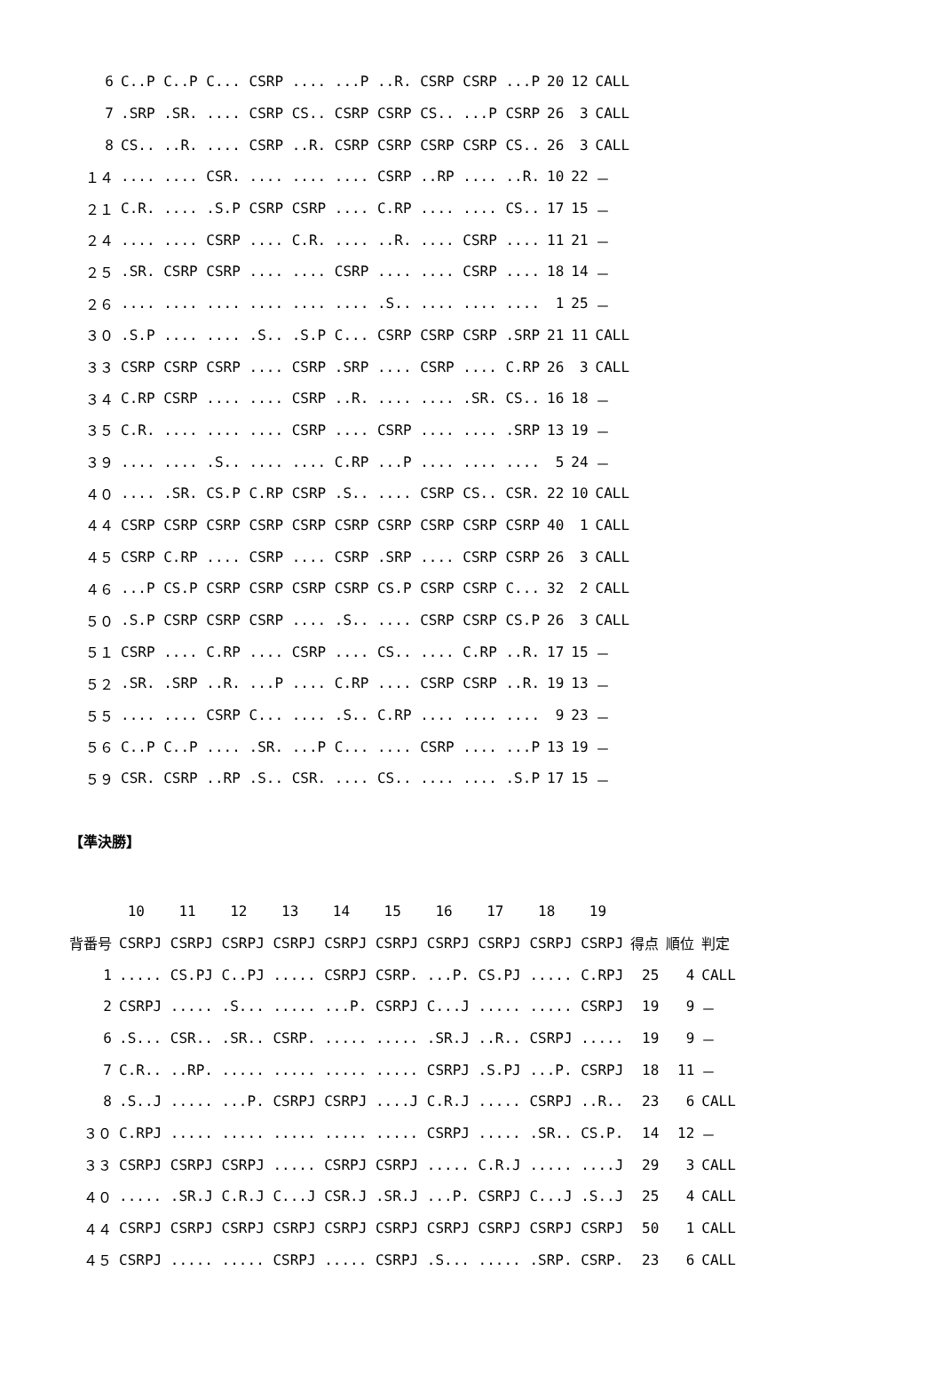| 6 | C..P C..P C... CSRP .... ...P ..R. CSRP CSRP ...P | 20 | 12 | CALL |
| 7 | .SRP .SR. .... CSRP CS.. CSRP CSRP CS.. ...P CSRP | 26 | 3 | CALL |
| 8 | CS.. ..R. .... CSRP ..R. CSRP CSRP CSRP CSRP CS.. | 26 | 3 | CALL |
| １４ | .... .... CSR. .... .... .... CSRP ..RP .... ..R. | 10 | 22 | － |
| ２１ | C.R. .... .S.P CSRP CSRP .... C.RP .... .... CS.. | 17 | 15 | － |
| ２４ | .... .... CSRP .... C.R. .... ..R. .... CSRP .... | 11 | 21 | － |
| ２５ | .SR. CSRP CSRP .... .... CSRP .... .... CSRP .... | 18 | 14 | － |
| ２６ | .... .... .... .... .... .... .S.. .... .... .... | 1 | 25 | － |
| ３０ | .S.P .... .... .S.. .S.P C... CSRP CSRP CSRP .SRP | 21 | 11 | CALL |
| ３３ | CSRP CSRP CSRP .... CSRP .SRP .... CSRP .... C.RP | 26 | 3 | CALL |
| ３４ | C.RP CSRP .... .... CSRP ..R. .... .... .SR. CS.. | 16 | 18 | － |
| ３５ | C.R. .... .... .... CSRP .... CSRP .... .... .SRP | 13 | 19 | － |
| ３９ | .... .... .S.. .... .... C.RP ...P .... .... .... | 5 | 24 | － |
| ４０ | .... .SR. CS.P C.RP CSRP .S.. .... CSRP CS.. CSR. | 22 | 10 | CALL |
| ４４ | CSRP CSRP CSRP CSRP CSRP CSRP CSRP CSRP CSRP CSRP | 40 | 1 | CALL |
| ４５ | CSRP C.RP .... CSRP .... CSRP .SRP .... CSRP CSRP | 26 | 3 | CALL |
| ４６ | ...P CS.P CSRP CSRP CSRP CSRP CS.P CSRP CSRP C... | 32 | 2 | CALL |
| ５０ | .S.P CSRP CSRP CSRP .... .S.. .... CSRP CSRP CS.P | 26 | 3 | CALL |
| ５１ | CSRP .... C.RP .... CSRP .... CS.. .... C.RP ..R. | 17 | 15 | － |
| ５２ | .SR. .SRP ..R. ...P .... C.RP .... CSRP CSRP ..R. | 19 | 13 | － |
| ５５ | .... .... CSRP C... .... .S.. C.RP .... .... .... | 9 | 23 | － |
| ５６ | C..P C..P .... .SR. ...P C... .... CSRP .... ...P | 13 | 19 | － |
| ５９ | CSR. CSRP ..RP .S.. CSR. .... CS.. .... .... .S.P | 17 | 15 | － |
【準決勝】
| | 10 11 12 13 14 15 16 17 18 19 | | | |
| --- | --- | --- | --- | --- |
| 背番号 | CSRPJ CSRPJ CSRPJ CSRPJ CSRPJ CSRPJ CSRPJ CSRPJ CSRPJ CSRPJ | 得点 | 順位 | 判定 |
| 1 | ..... CS.PJ C..PJ ..... CSRPJ CSRP. ...P. CS.PJ ..... C.RPJ | 25 | 4 | CALL |
| 2 | CSRPJ ..... .S... ..... ...P. CSRPJ C...J ..... ..... CSRPJ | 19 | 9 | － |
| 6 | .S... CSR.. .SR.. CSRP. ..... ..... .SR.J ..R.. CSRPJ ..... | 19 | 9 | － |
| 7 | C.R.. ..RP. ..... ..... ..... ..... CSRPJ .S.PJ ...P. CSRPJ | 18 | 11 | － |
| 8 | .S..J ..... ...P. CSRPJ CSRPJ ....J C.R.J ..... CSRPJ ..R.. | 23 | 6 | CALL |
| ３０ | C.RPJ ..... ..... ..... ..... ..... CSRPJ ..... .SR.. CS.P. | 14 | 12 | － |
| ３３ | CSRPJ CSRPJ CSRPJ ..... CSRPJ CSRPJ ..... C.R.J ..... ....J | 29 | 3 | CALL |
| ４０ | ..... .SR.J C.R.J C...J CSR.J .SR.J ...P. CSRPJ C...J .S..J | 25 | 4 | CALL |
| ４４ | CSRPJ CSRPJ CSRPJ CSRPJ CSRPJ CSRPJ CSRPJ CSRPJ CSRPJ CSRPJ | 50 | 1 | CALL |
| ４５ | CSRPJ ..... ..... CSRPJ ..... CSRPJ .S... ..... .SRP. CSRP. | 23 | 6 | CALL |